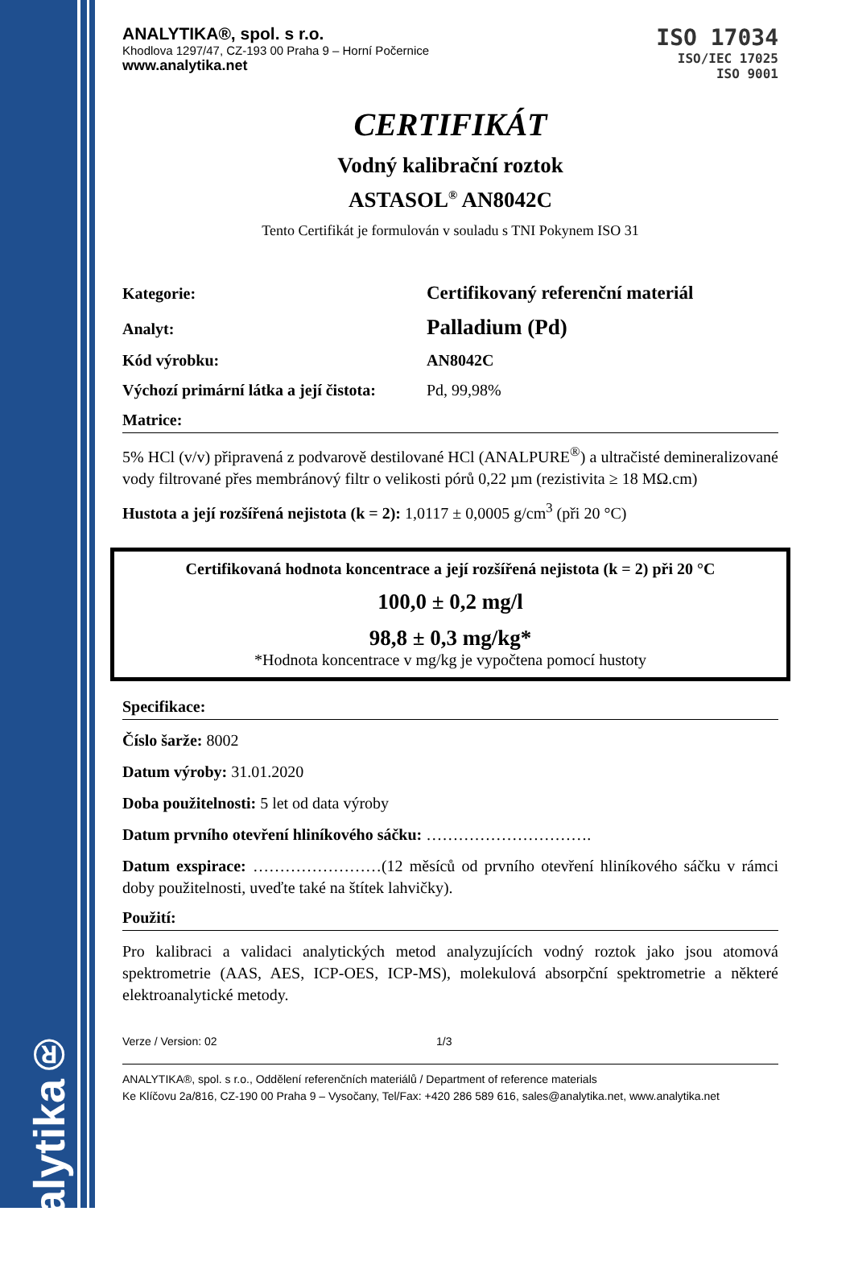analytika®
ANALYTIKA®, spol. s r.o.
Khodlova 1297/47, CZ-193 00 Praha 9 – Horní Počernice
www.analytika.net
ISO 17034
ISO/IEC 17025
ISO 9001
CERTIFIKÁT
Vodný kalibrační roztok
ASTASOL<sup>®</sup> AN8042C
Tento Certifikát je formulován v souladu s TNI Pokynem ISO 31
Kategorie: Certifikovaný referenční materiál
Analyt: Palladium (Pd)
Kód výrobku: AN8042C
Výchozí primární látka a její čistota: Pd, 99,98%
Matrice:
5% HCl (v/v) připravená z podvarově destilované HCl (ANALPURE<sup>®</sup>) a ultračisté demineralizované vody filtrované přes membránový filtr o velikosti pórů 0,22 µm (rezistivita ≥ 18 MΩ.cm)
Hustota a její rozšířená nejistota (k = 2): 1,0117 ± 0,0005 g/cm<sup>3</sup> (při 20 °C)
Certifikovaná hodnota koncentrace a její rozšířená nejistota (k = 2) při 20 °C
100,0 ± 0,2 mg/l
98,8 ± 0,3 mg/kg*
*Hodnota koncentrace v mg/kg je vypočtena pomocí hustoty
Specifikace:
Číslo šarže: 8002
Datum výroby: 31.01.2020
Doba použitelnosti: 5 let od data výroby
Datum prvního otevření hliníkového sáčku: ………………………….
Datum exspirace: ……………………(12 měsíců od prvního otevření hliníkového sáčku v rámci doby použitelnosti, uveďte také na štítek lahvičky).
Použití:
Pro kalibraci a validaci analytických metod analyzujících vodný roztok jako jsou atomová spektrometrie (AAS, AES, ICP-OES, ICP-MS), molekulová absorpční spektrometrie a některé elektroanalytické metody.
Verze / Version: 02 1/3
ANALYTIKA®, spol. s r.o., Oddělení referenčních materiálů / Department of reference materials
Ke Klíčovu 2a/816, CZ-190 00 Praha 9 – Vysočany, Tel/Fax: +420 286 589 616, sales@analytika.net, www.analytika.net